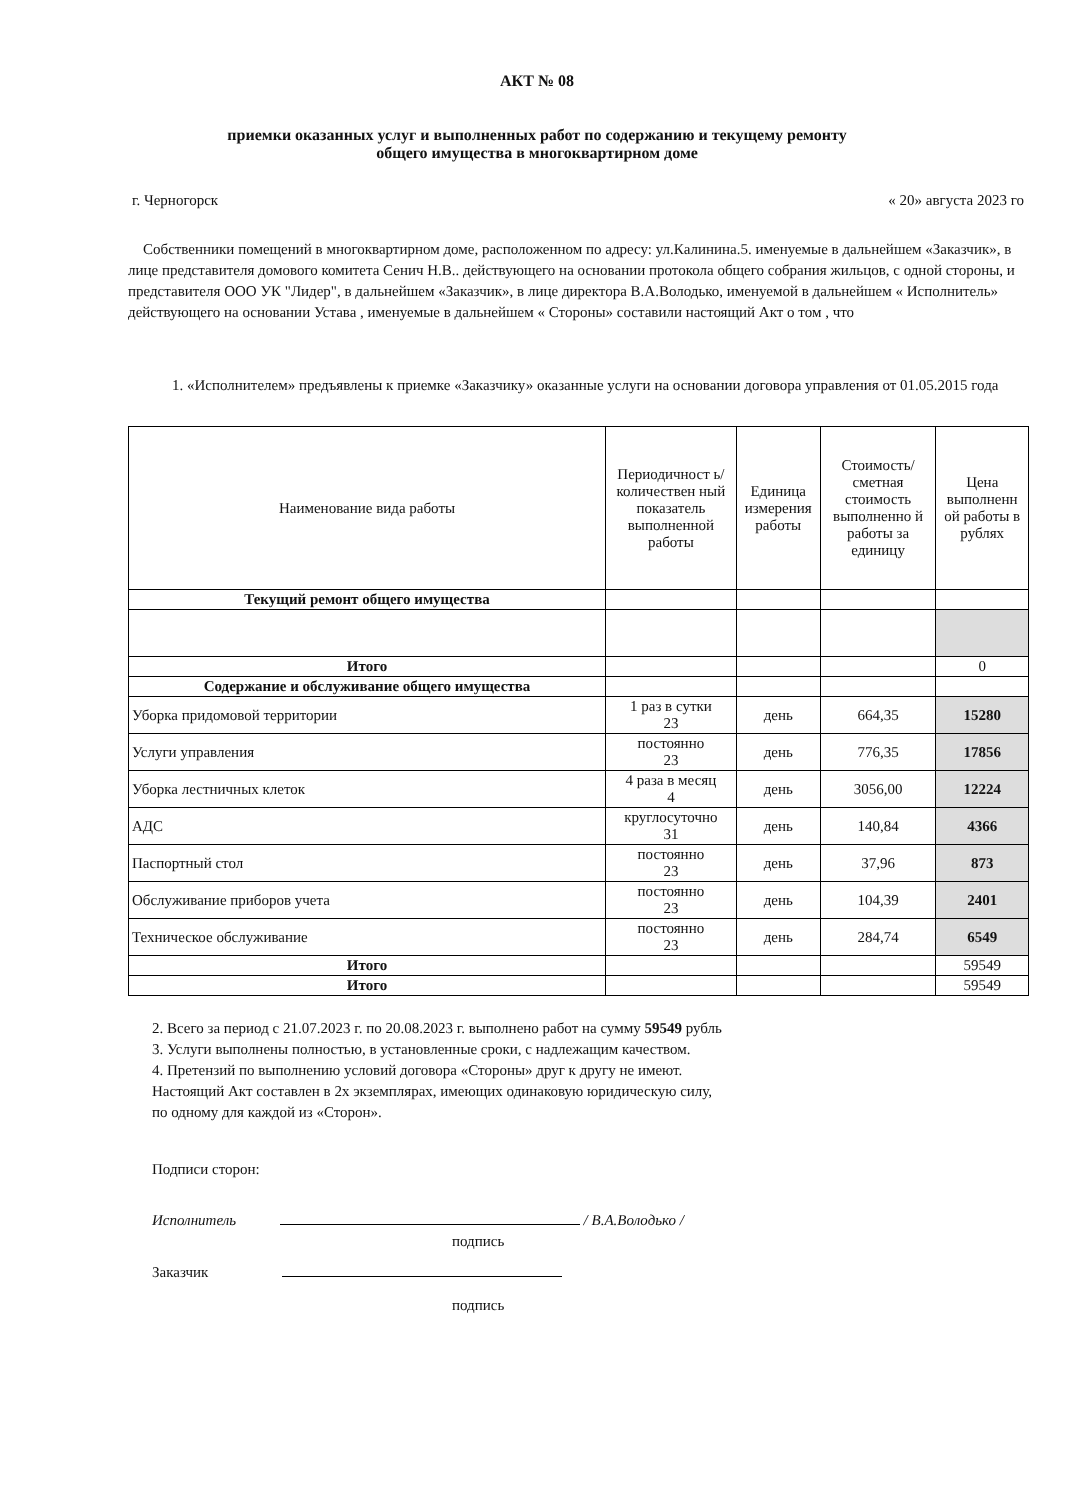АКТ № 08
приемки оказанных услуг и выполненных работ по содержанию и текущему ремонту
общего имущества в многоквартирном доме
г. Черногорск « 20» августа 2023 го
Собственники помещений в многоквартирном доме, расположенном по адресу: ул.Калинина.5. именуемые в дальнейшем «Заказчик», в лице представителя домового комитета Сенич Н.В.. действующего на основании протокола общего собрания жильцов, с одной стороны, и представителя ООО УК "Лидер", в дальнейшем «Заказчик», в лице директора В.А.Володько, именуемой в дальнейшем « Исполнитель» действующего на основании Устава , именуемые в дальнейшем « Стороны» составили настоящий Акт о том , что
1. «Исполнителем» предъявлены к приемке «Заказчику» оказанные услуги на основании договора управления от 01.05.2015 года
| Наименование вида работы | Периодичност ь/количествен ный показатель выполненной работы | Единица измерения работы | Стоимость/ сметная стоимость выполненно й работы за единицу | Цена выполненн ой работы в рублях |
| --- | --- | --- | --- | --- |
| Текущий ремонт общего имущества | | | | |
| Итого | | | | 0 |
| Содержание и обслуживание общего имущества | | | | |
| Уборка придомовой территории | 1 раз в сутки 23 | день | 664,35 | 15280 |
| Услуги управления | постоянно 23 | день | 776,35 | 17856 |
| Уборка лестничных клеток | 4 раза в месяц 4 | день | 3056,00 | 12224 |
| АДС | круглосуточно 31 | день | 140,84 | 4366 |
| Паспортный стол | постоянно 23 | день | 37,96 | 873 |
| Обслуживание приборов учета | постоянно 23 | день | 104,39 | 2401 |
| Техническое обслуживание | постоянно 23 | день | 284,74 | 6549 |
| Итого | | | | 59549 |
| Итого | | | | 59549 |
2. Всего за период с 21.07.2023 г. по 20.08.2023 г. выполнено работ на сумму 59549 рубль
3. Услуги выполнены полностью, в установленные сроки, с надлежащим качеством.
4. Претензий по выполнению условий договора «Стороны» друг к другу не имеют.
Настоящий Акт составлен в 2х экземплярах, имеющих одинаковую юридическую силу,
по одному для каждой из «Сторон».
Подписи сторон:
Исполнитель / В.А.Володько /
подпись
Заказчик
подпись